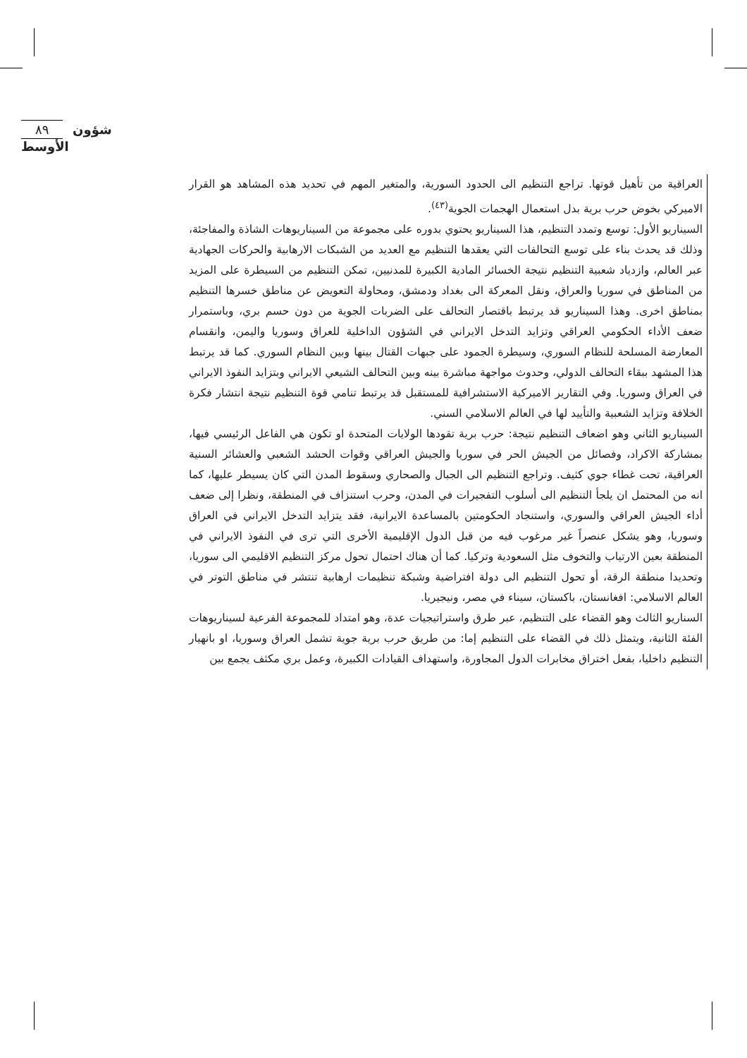٨٩ شؤون الأوسط
العراقية من تأهيل قوتها. تراجع التنظيم الى الحدود السورية، والمتغير المهم في تحديد هذه المشاهد هو القرار الاميركي بخوض حرب برية بدل استعمال الهجمات الجوية<sup>(٤٣)</sup>.
السيناريو الأول: توسع وتمدد التنظيم، هذا السيناريو يحتوي بدوره على مجموعة من السيناريوهات الشاذة والمفاجئة، وذلك قد يحدث بناء على توسع التحالفات التي يعقدها التنظيم مع العديد من الشبكات الارهابية والحركات الجهادية عبر العالم، وازدياد شعبية التنظيم نتيجة الخسائر المادية الكبيرة للمدنيين، تمكن التنظيم من السيطرة على المزيد من المناطق في سوريا والعراق، ونقل المعركة الى بغداد ودمشق، ومحاولة التعويض عن مناطق خسرها التنظيم بمناطق اخرى. وهذا السيناريو قد يرتبط باقتصار التحالف على الضربات الجوية من دون حسم بري، وباستمرار ضعف الأداء الحكومي العراقي وتزايد التدخل الايراني في الشؤون الداخلية للعراق وسوريا واليمن، وانقسام المعارضة المسلحة للنظام السوري، وسيطرة الجمود على جبهات القتال بينها وبين النظام السوري. كما قد يرتبط هذا المشهد ببقاء التحالف الدولي، وحدوث مواجهة مباشرة بينه وبين التحالف الشيعي الايراني وبتزايد النفوذ الايراني في العراق وسوريا. وفي التقارير الاميركية الاستشرافية للمستقبل قد يرتبط تنامي قوة التنظيم نتيجة انتشار فكرة الخلافة وتزايد الشعبية والتأييد لها في العالم الاسلامي السني.
السيناريو الثاني وهو اضعاف التنظيم نتيجة: حرب برية تقودها الولايات المتحدة او تكون هي الفاعل الرئيسي فيها، بمشاركة الاكراد، وفصائل من الجيش الحر في سوريا والجيش العراقي وقوات الحشد الشعبي والعشائر السنية العراقية، تحت غطاء جوي كثيف. وتراجع التنظيم الى الجبال والصحاري وسقوط المدن التي كان يسيطر عليها، كما انه من المحتمل ان يلجأ التنظيم الى أسلوب التفجيرات في المدن، وحرب استنزاف في المنطقة، ونظرا إلى ضعف أداء الجيش العراقي والسوري، واستنجاد الحكومتين بالمساعدة الايرانية، فقد يتزايد التدخل الايراني في العراق وسوريا، وهو يشكل عنصراً غير مرغوب فيه من قبل الدول الإقليمية الأخرى التي ترى في النفوذ الايراني في المنطقة بعين الارتياب والتخوف مثل السعودية وتركيا. كما أن هناك احتمال تحول مركز التنظيم الاقليمي الى سوريا، وتحديدا منطقة الرقة، أو تحول التنظيم الى دولة افتراضية وشبكة تنظيمات ارهابية تنتشر في مناطق التوتر في العالم الاسلامي: افغانستان، باكستان، سيناء في مصر، ونيجيريا.
السناريو الثالث وهو القضاء على التنظيم، عبر طرق واستراتيجيات عدة، وهو امتداد للمجموعة الفرعية لسيناريوهات الفئة الثانية، ويتمثل ذلك في القضاء على التنظيم إما: من طريق حرب برية جوية تشمل العراق وسوريا، او بانهيار التنظيم داخليا، بفعل اختراق مخابرات الدول المجاورة، واستهداف القيادات الكبيرة، وعمل بري مكثف يجمع بين